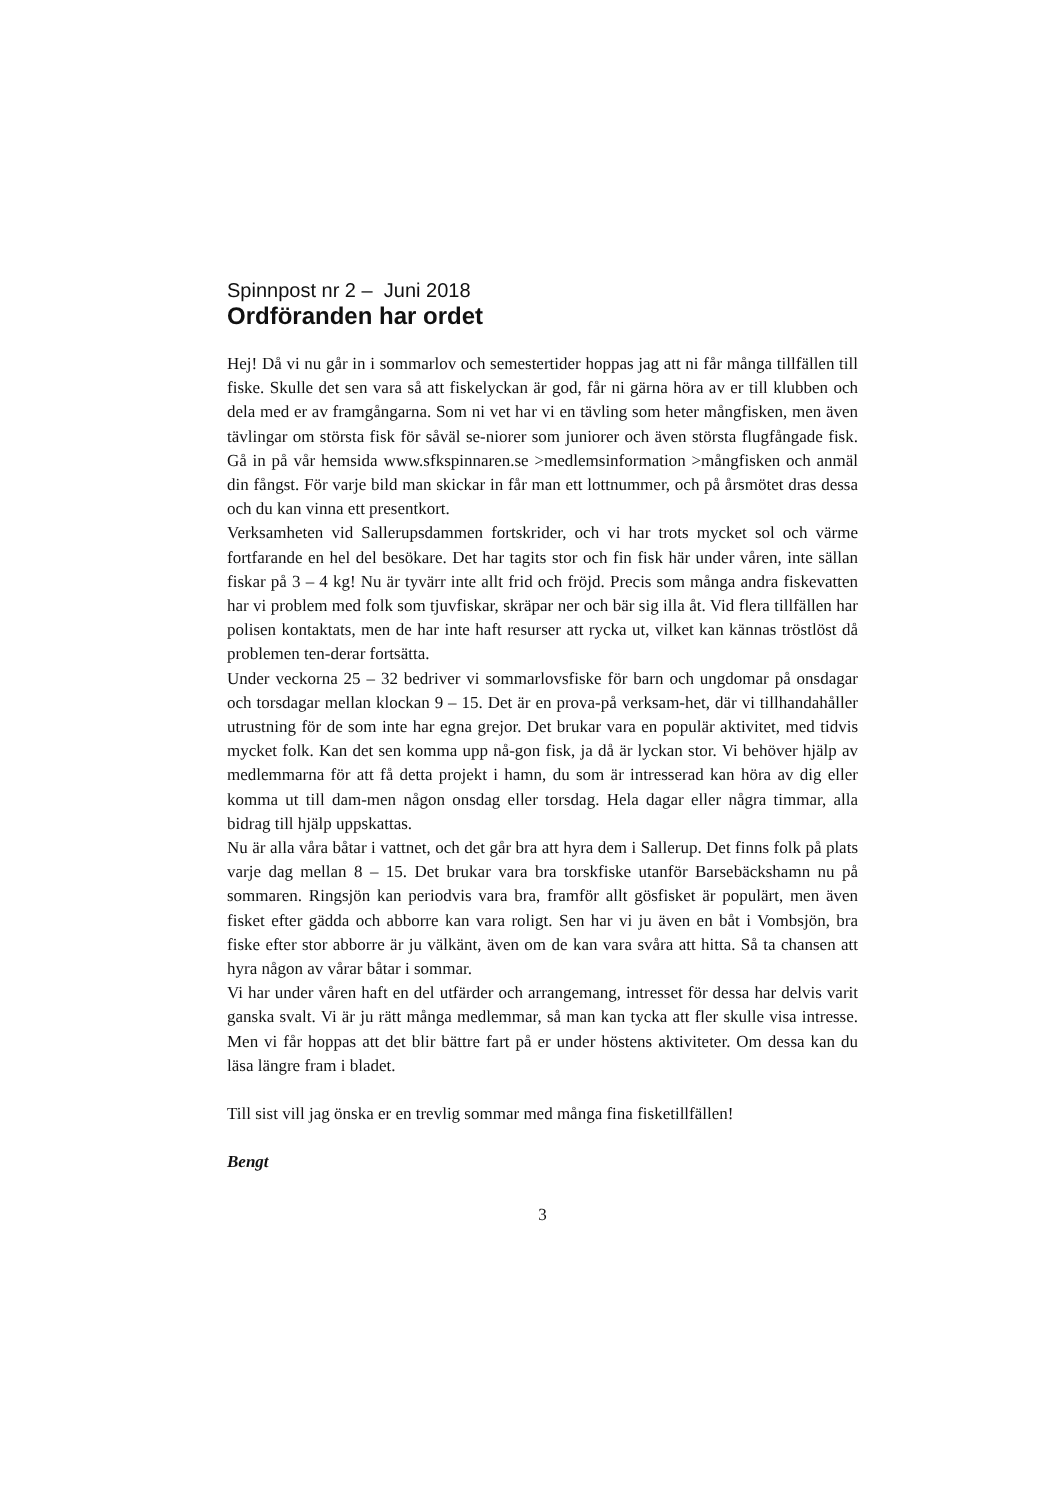Spinnpost nr 2 – Juni 2018
Ordföranden har ordet
Hej! Då vi nu går in i sommarlov och semestertider hoppas jag att ni får många tillfällen till fiske. Skulle det sen vara så att fiskelyckan är god, får ni gärna höra av er till klubben och dela med er av framgångarna. Som ni vet har vi en tävling som heter mångfisken, men även tävlingar om största fisk för såväl se-niorer som juniorer och även största flugfångade fisk. Gå in på vår hemsida www.sfkspinnaren.se >medlemsinformation >mångfisken och anmäl din fångst. För varje bild man skickar in får man ett lottnummer, och på årsmötet dras dessa och du kan vinna ett presentkort.
Verksamheten vid Sallerupsdammen fortskrider, och vi har trots mycket sol och värme fortfarande en hel del besökare. Det har tagits stor och fin fisk här under våren, inte sällan fiskar på 3 – 4 kg! Nu är tyvärr inte allt frid och fröjd. Precis som många andra fiskevatten har vi problem med folk som tjuvfiskar, skräpar ner och bär sig illa åt. Vid flera tillfällen har polisen kontaktats, men de har inte haft resurser att rycka ut, vilket kan kännas tröstlöst då problemen ten-derar fortsätta.
Under veckorna 25 – 32 bedriver vi sommarlovsfiske för barn och ungdomar på onsdagar och torsdagar mellan klockan 9 – 15. Det är en prova-på verksam-het, där vi tillhandahåller utrustning för de som inte har egna grejor. Det brukar vara en populär aktivitet, med tidvis mycket folk. Kan det sen komma upp nå-gon fisk, ja då är lyckan stor. Vi behöver hjälp av medlemmarna för att få detta projekt i hamn, du som är intresserad kan höra av dig eller komma ut till dam-men någon onsdag eller torsdag. Hela dagar eller några timmar, alla bidrag till hjälp uppskattas.
Nu är alla våra båtar i vattnet, och det går bra att hyra dem i Sallerup. Det finns folk på plats varje dag mellan 8 – 15. Det brukar vara bra torskfiske utanför Barsebäckshamn nu på sommaren. Ringsjön kan periodvis vara bra, framför allt gösfisket är populärt, men även fisket efter gädda och abborre kan vara roligt. Sen har vi ju även en båt i Vombsjön, bra fiske efter stor abborre är ju välkänt, även om de kan vara svåra att hitta. Så ta chansen att hyra någon av vårar båtar i sommar.
Vi har under våren haft en del utfärder och arrangemang, intresset för dessa har delvis varit ganska svalt. Vi är ju rätt många medlemmar, så man kan tycka att fler skulle visa intresse. Men vi får hoppas att det blir bättre fart på er under höstens aktiviteter. Om dessa kan du läsa längre fram i bladet.
Till sist vill jag önska er en trevlig sommar med många fina fisketillfällen!
Bengt
3